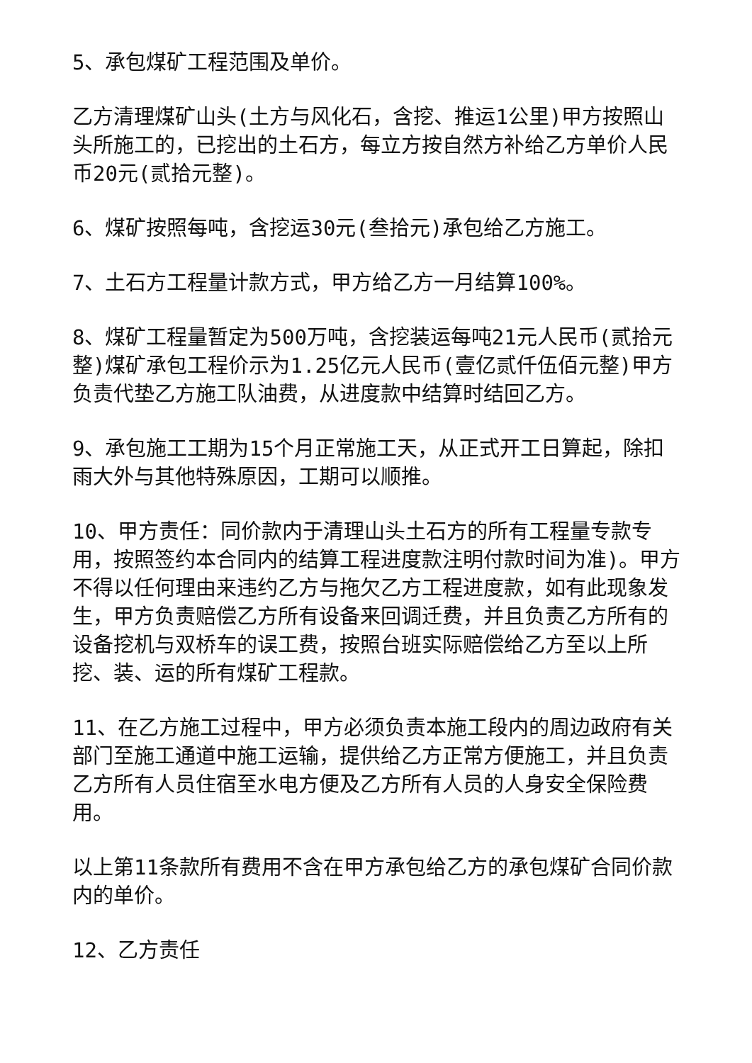5、承包煤矿工程范围及单价。
乙方清理煤矿山头(土方与风化石，含挖、推运1公里)甲方按照山头所施工的，已挖出的土石方，每立方按自然方补给乙方单价人民币20元(贰拾元整)。
6、煤矿按照每吨，含挖运30元(叁拾元)承包给乙方施工。
7、土石方工程量计款方式，甲方给乙方一月结算100%。
8、煤矿工程量暂定为500万吨，含挖装运每吨21元人民币(贰拾元整)煤矿承包工程价示为1.25亿元人民币(壹亿贰仟伍佰元整)甲方负责代垫乙方施工队油费，从进度款中结算时结回乙方。
9、承包施工工期为15个月正常施工天，从正式开工日算起，除扣雨大外与其他特殊原因，工期可以顺推。
10、甲方责任：同价款内于清理山头土石方的所有工程量专款专用，按照签约本合同内的结算工程进度款注明付款时间为准)。甲方不得以任何理由来违约乙方与拖欠乙方工程进度款，如有此现象发生，甲方负责赔偿乙方所有设备来回调迁费，并且负责乙方所有的设备挖机与双桥车的误工费，按照台班实际赔偿给乙方至以上所挖、装、运的所有煤矿工程款。
11、在乙方施工过程中，甲方必须负责本施工段内的周边政府有关部门至施工通道中施工运输，提供给乙方正常方便施工，并且负责乙方所有人员住宿至水电方便及乙方所有人员的人身安全保险费用。
以上第11条款所有费用不含在甲方承包给乙方的承包煤矿合同价款内的单价。
12、乙方责任